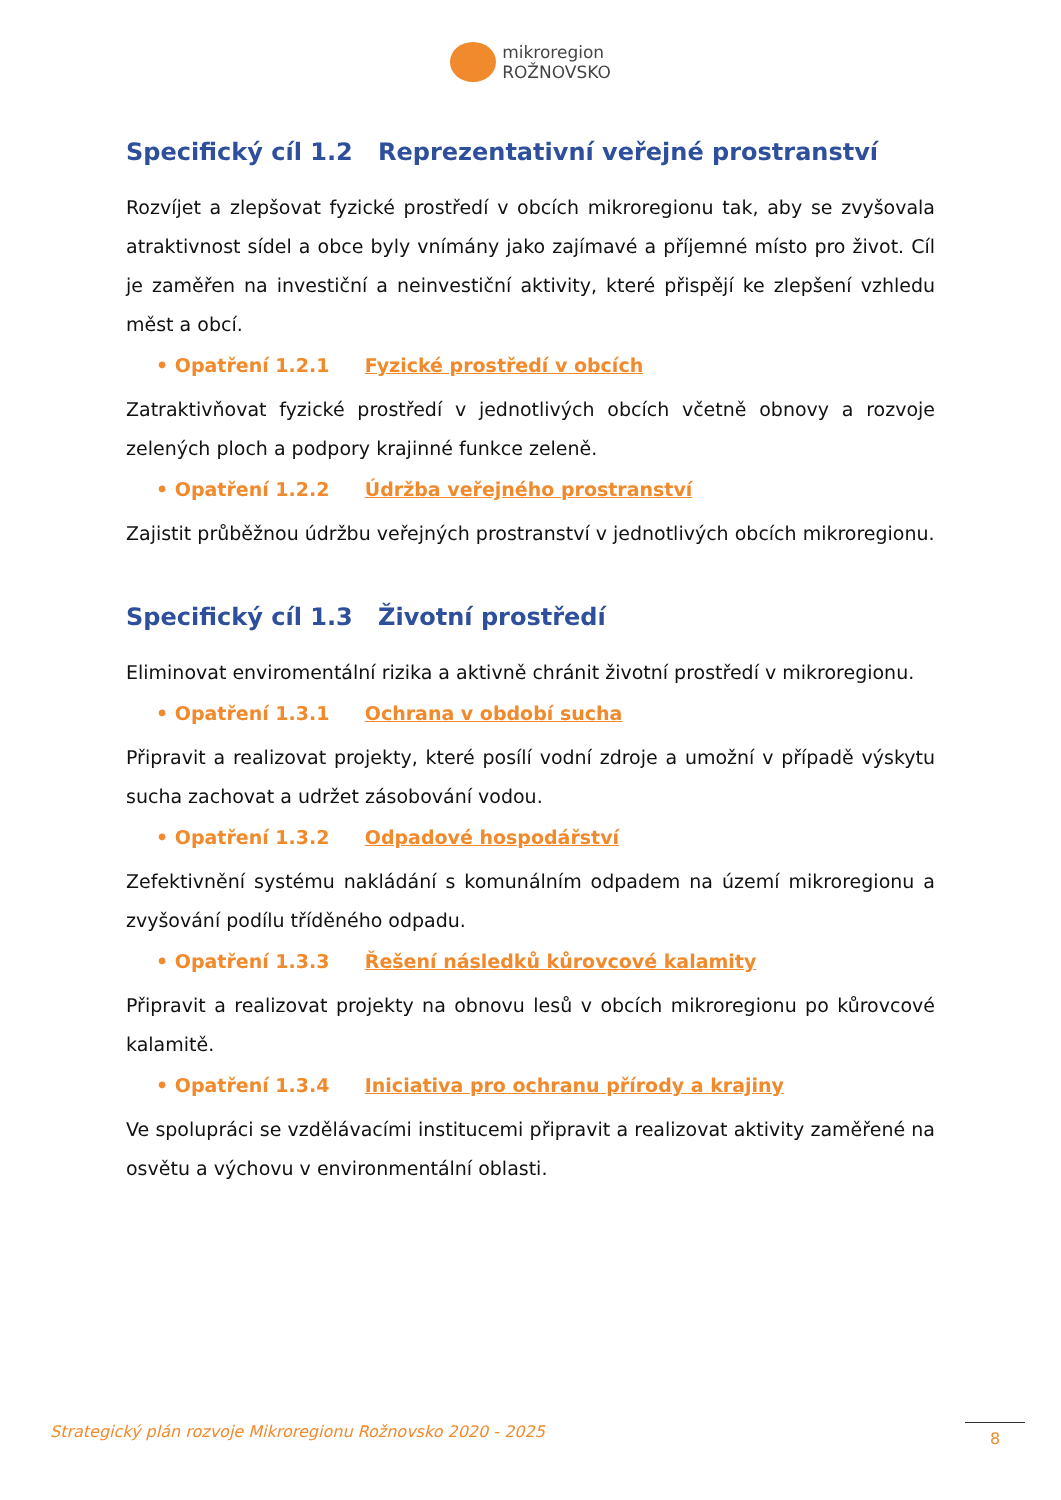mikroregion
ROŽNOVSKO
Specifický cíl 1.2 Reprezentativní veřejné prostranství
Rozvíjet a zlepšovat fyzické prostředí v obcích mikroregionu tak, aby se zvyšovala atraktivnost sídel a obce byly vnímány jako zajímavé a příjemné místo pro život. Cíl je zaměřen na investiční a neinvestiční aktivity, které přispějí ke zlepšení vzhledu měst a obcí.
• Opatření 1.2.1 Fyzické prostředí v obcích
Zatraktivňovat fyzické prostředí v jednotlivých obcích včetně obnovy a rozvoje zelených ploch a podpory krajinné funkce zeleně.
• Opatření 1.2.2 Údržba veřejného prostranství
Zajistit průběžnou údržbu veřejných prostranství v jednotlivých obcích mikroregionu.
Specifický cíl 1.3 Životní prostředí
Eliminovat enviromentální rizika a aktivně chránit životní prostředí v mikroregionu.
• Opatření 1.3.1 Ochrana v období sucha
Připravit a realizovat projekty, které posílí vodní zdroje a umožní v případě výskytu sucha zachovat a udržet zásobování vodou.
• Opatření 1.3.2 Odpadové hospodářství
Zefektivnění systému nakládání s komunálním odpadem na území mikroregionu a zvyšování podílu tříděného odpadu.
• Opatření 1.3.3 Řešení následků kůrovcové kalamity
Připravit a realizovat projekty na obnovu lesů v obcích mikroregionu po kůrovcové kalamitě.
• Opatření 1.3.4 Iniciativa pro ochranu přírody a krajiny
Ve spolupráci se vzdělávacími institucemi připravit a realizovat aktivity zaměřené na osvětu a výchovu v environmentální oblasti.
Strategický plán rozvoje Mikroregionu Rožnovsko 2020 - 2025 8